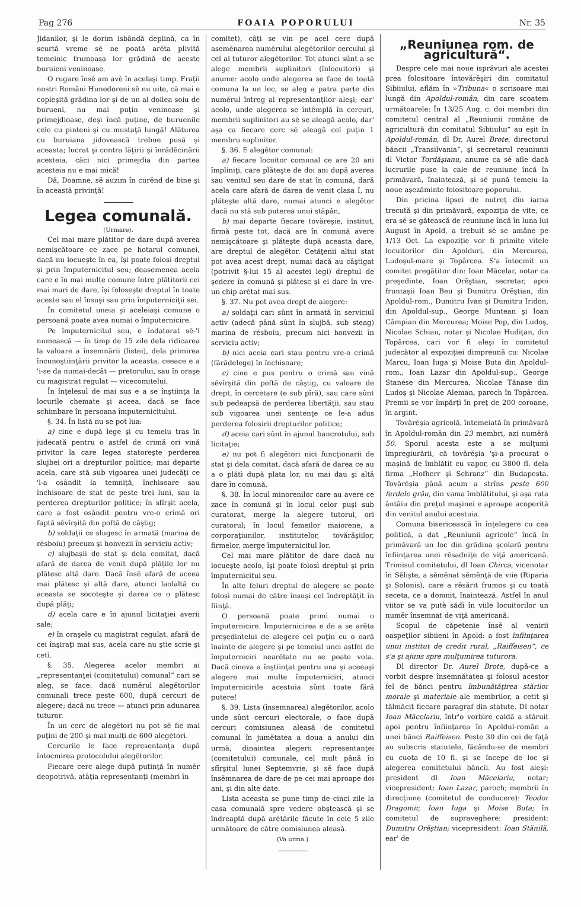Pag 276 FOAIA POPORULUI Nr. 35
Jidanilor, şi le dorim isbândă deplină, ca în scurtă vreme sĕ ne poată arĕta plivită temeinic frumoasa lor grădină de aceste buruieni veninoase.
O rugare însĕ am avè în acelaşi timp. Fraţii nostri Români Hunedoreni sĕ nu uite, că mai e copleşită grădina lor şi de un al doilea soiu de burueni, nu mai puţin veninoase şi primejdioase, deşi încă puţine, de buruenile cele cu pinteni şi cu mustaţă lungă! Alăturea cu buruiana jidovească trebue pusă şi aceasta; lucrat şi contra lăţirii şi înrădĕcinării acesteia, căci nici primejdia din partea acesteia nu e mai mică!
Dă, Doamne, sĕ auzim în curĕnd de bine şi în această privinţă!
Legea comunală.
(Urmare).
Cel mai mare plătitor de dare după averea nemişcătoare ce zace pe hotarul comunei, dacă nu locueşte în ea, îşi poate folosì dreptul şi prin împuternicitul seu; deasemenea acela care e în mai multe comune între plătitorii cei mai mari de dare, îşi foloseşte dreptul în toate aceste sau el însuşi sau prin împuterniciţii sei.
În comitetul uneia şi aceleiaşi comune o persoană poate avea numai o împuternicire.
Pe împuternicitul seu, e îndatorat sĕ-'l numească — în timp de 15 zile dela ridicarea la valoare a însemnării (listei), dela primirea încunoştiinţării privitor la aceasta, ceeace e a 'i-se da numai-decât — pretorului, sau în oraşe cu magistrat regulat — vicecomitelui.
În înţelesul de mai sus e a se înştiinţa la locurile chemate şi aceea, dacă se face schimbare în persoana împuternicitului.
§. 34. În listă nu se pot lua:
a) cine e după lege şi cu temeiu tras în judecată pentru o astfel de crimă ori vină privitor la care legea statoreşte perderea slujbei ori a drepturilor politice; mai departe acela, care stă sub vigoarea unei judecăţi ce 'l-a osândit la temniţă, închisoare sau închisoare de stat de peste trei luni, sau la perderea drepturilor politice; în sfîrşit acela, care a fost osândit pentru vre-o crimă ori faptă sĕvîrşită din poftă de câştig;
b) soldaţii ce slugesc în armată (marina de rĕsboiu) precum şi honvezii în serviciu activ;
c) slujbaşii de stat şi dela comitat, dacă afară de darea de venit după plăţile lor nu plătesc altă dare. Dacă însĕ afară de aceea mai plătesc şi altă dare, atunci laolaltă cu aceasta se socoteşte şi darea ce o plătesc după plăţi;
d) acela care e în ajunul licitaţiei averii sale;
e) în oraşele cu magistrat regulat, afară de cei înşiraţi mai sus, acela care nu ştie scrie şi cetì.
§. 35. Alegerea acelor membri ai „representanţei (comitetului) comunal“ cari se aleg, se face: dacă numĕrul alegĕtorilor comunali trece peste 600, după cercuri de alegere; dacă nu trece — atunci prin adunarea tuturor.
În un cerc de alegĕtori nu pot sĕ fie mai puţini de 200 şi mai mulţi de 600 alegĕtori.
Cercurile le face representanţa după întocmirea protocolului alegĕtorilor.
Fiecare cerc alege după putinţă în numĕr deopotrivă, atâţia representanţi (membri în
comitet), câţi se vin pe acel cerc după asemĕnarea numĕrului alegĕtorilor cercului şi cel al tuturor alegĕtorilor. Tot atunci sûnt a se alege membrii suplinitori (înlocuitori) şi anume: acolo unde alegerea se face de toată comuna la un loc, se aleg a patra parte din numĕrul întreg al representanţilor aleşi; ear' acolo, unde alegerea se întêmplă în cercuri, membrii suplinitori au sĕ se aleagă acolo, dar' aşa ca fiecare cerc sĕ aleagă cel puţin 1 membru suplinitor.
§. 36. E alegĕtor comunal:
a) fiecare locuitor comunal ce are 20 ani împliniţi, care plăteşte de doi ani după averea sau venitul seu dare de stat în comună, dară acela care afară de darea de venit clasa I, nu plăteşte altă dare, numai atunci e alegĕtor dacă nu stă sub puterea unui stăpân,
b) mai departe fiecare tovăreşie, institut, firmă peste tot, dacă are în comună avere nemişcătoare şi plăteşte după aceasta dare, are dreptul de alegĕtor. Cetăţenii altui stat pot avea acest drept, numai dacă au câştigat (potrivit §-lui 15 al acestei legi) dreptul de şedere în comună şi plătesc şi ei dare în vre-un chip arĕtat mai sus.
§. 37. Nu pot avea drept de alegere:
a) soldaţii cari sûnt în armată în serviciul activ (adecă până sûnt în slujbă, sub steag) marina de rĕsboiu, precum nici honvezii în serviciu activ;
b) nici aceia cari stau pentru vre-o crimă (fărădelege) în închisoare;
c) cine e pus pentru o crimă sau vină sĕvîrşită din poftă de câştig, cu valoare de drept, în cercetare (e sub pîră), sau care sûnt sub pedeapsă de perderea libertăţii, sau stau sub vigoarea unei sentenţe ce le-a adus perderea folosirii drepturilor politice;
d) aceia cari sûnt în ajunul bancrotului, sub licitaţie;
e) nu pot fi alegĕtori nici funcţionarii de stat şi dela comitat, dacă afară de darea ce au a o plătì după plata lor, nu mai dau şi altă dare în comună.
§. 38. În locul minorenilor care au avere ce zace în comună şi în locul celor puşi sub curatorat, merge la alegere tutorul, ori curatorul; în locul femeilor maiorene, a corporaţiunilor, institutelor, tovărăşiilor, firmelor, merge împuternicitul lor.
Cel mai mare plătitor de dare dacă nu locueşte acolo, îşi poate folosì dreptul şi prin împuternicitul seu.
În alte feluri dreptul de alegere se poate folosì numai de către însuşi cel îndreptăţit în fiinţă.
O persoană poate primì numai o împuternicire. Împuternicirea e de a se arĕta preşedintelui de alegere cel puţin cu o oară înainte de alegere şi pe temeiul unei astfel de împuterniciri nearĕtate nu se poate vota. Dacă cineva a înştiinţat pentru una şi aceeaşi alegere mai multe împuterniciri, atunci împuternicirile acestuia sûnt toate fără putere!
§. 39. Lista (însemnarea) alegĕtorilor, acolo unde sûnt cercuri electorale, o face după cercuri comisiunea aleasă de comitetul comunal în jumĕtatea a doua a anului din urmă, dinaintea alegerii representanţei (comitetului) comunale, cel mult până în sfîrşitul lunei Septemvrie, şi sĕ face după însĕmnarea de dare de pe cei mai aproape doi ani, şi din alte date.
Lista aceasta se pune timp de cinci zile la casa comunală spre vedere obştească şi se îndreaptă după arĕtările făcute în cele 5 zile următoare de către comisiunea aleasă.
(Va urma.)
„Reuniunea rom. de agricultură“.
Despre cele mai noue isprăvuri ale acestei prea folositoare întovărĕşiri din comitatul Sibiiului, aflăm în »Tribuna« o scrisoare mai lungă din Apoldul-român, din care scoatem următoarele: În 13/25 Aug. c. doi membri din comitetul central al „Reuniunii române de agricultură din comitatul Sibiiului“ au eşit în Apoldul-român, dl Dr. Aurel Brote, directorul băncii „Transilvania“, şi secretarul reuniunii dl Victor Tordăşianu, anume ca sĕ afle dacă lucrurile puse la cale de reuniune încă în primăvară, înaintează, şi sĕ pună temeiu la noue aşezăminte folositoare poporului.
Din pricina lipsei de nutreţ din iarna trecută şi din primăvară, expoziţia de vite, ce era sĕ se gătească de reuniune încă în luna lui August în Apold, a trebuit sĕ se amâne pe 1/13 Oct. La expoziţie vor fi primite vitele locuitorilor din Apolduri, din Mercurea, Ludoşul-mare şi Topârcea. S'a întocmit un comitet pregătitor din: Ioan Măcelar, notar ca preşedinte, Ioan Orĕştian, secretar, apoi fruntaşii Ioan Beu şi Dumitru Orĕştian, din Apoldul-rom., Dumitru Ivan şi Dumitru Iridon, din Apoldul-sup., George Muntean şi Ioan Câmpian din Mercurea; Moise Pop, din Ludoş, Nicolae Schiau, notar şi Nicolae Hudiţan, din Topârcea, cari vor fi aleşi în comitetul judecător al expoziţiei dimpreună cu: Nicolae Marcu, Ioan Iuga şi Moise Buta din Apoldul-rom., Ioan Lazar din Apoldul-sup., George Stanese din Mercurea, Nicolae Tănase din Ludoş şi Nicolae Aleman, paroch în Topârcea. Premii se vor împărţì în preţ de 200 coroane, în argint.
Tovărĕşia agricolă, întemeiată în primăvară în Apoldul-român din 23 membri, azi numĕră 50. Sporul acesta este a se mulţumì împregiurării, că tovărĕşia 'şi-a procurat o maşină de îmblătit cu vapor, cu 3800 fl. dela firma „Hofherr şi Schranz“ din Budapesta. Tovărĕşia până acum a strîns peste 600 ferdele grâu, din vama îmblătitului, şi aşa rata ântâiu din preţul maşinei e aproape acoperită din venitul anului acestuia.
Comuna bisericească în înţelegere cu cea politică, a dat „Reuniunii agricole“ încă în primăvară un loc din grădina şcolară pentru înfiinţarea unei rĕsadniţe de viţă americană. Trimisul comitetului, dl Ioan Chirca, vicenotar în Sĕlişte, a sĕmĕnat sĕmĕnţă de viie (Riparia şi Solonis), care a rĕsărit frumos şi cu toată seceta, ce a domnit, înaintează. Astfel în anul viitor se va putè sădì în viile locuitorilor un numĕr însemnat de viţă americană.
Scopul de căpetenie însĕ al venirii oaspeţilor sibiieni în Apold: a fost înfiinţarea unui institut de credit rural, „Raiffeisen“, ce s'a şi ajuns spre mulţumirea tuturora.
Dl director Dr. Aurel Brote, după-ce a vorbit despre însemnătatea şi folosul acestor fel de bănci pentru îmbunătăţirea stărilor morale şi materiale ale membrilor, a cetit şi tălmăcit fiecare paragraf din statute. Dl notar Ioan Măcelariu, într'o vorbire caldă a stăruit apoi pentru înfiinţarea în Apoldul-român a unei bănci Raiffeisen. Peste 30 din cei de faţă au subscris statutele, făcându-se de membri cu cuota de 10 fl. şi se începe de loc şi alegerea comitetului băncii. Au fost aleşi: president dl Ioan Măcelariu, notar; vicepresident: Ioan Lazar, paroch; membrii în direcţiune (comitetul de conducere): Teodor Dragomir, Ioan Iuga şi Moise Buta; în comitetul de supraveghere: president: Dumitru Orĕştian; vicepresident: Ioan Stănilă, ear' de